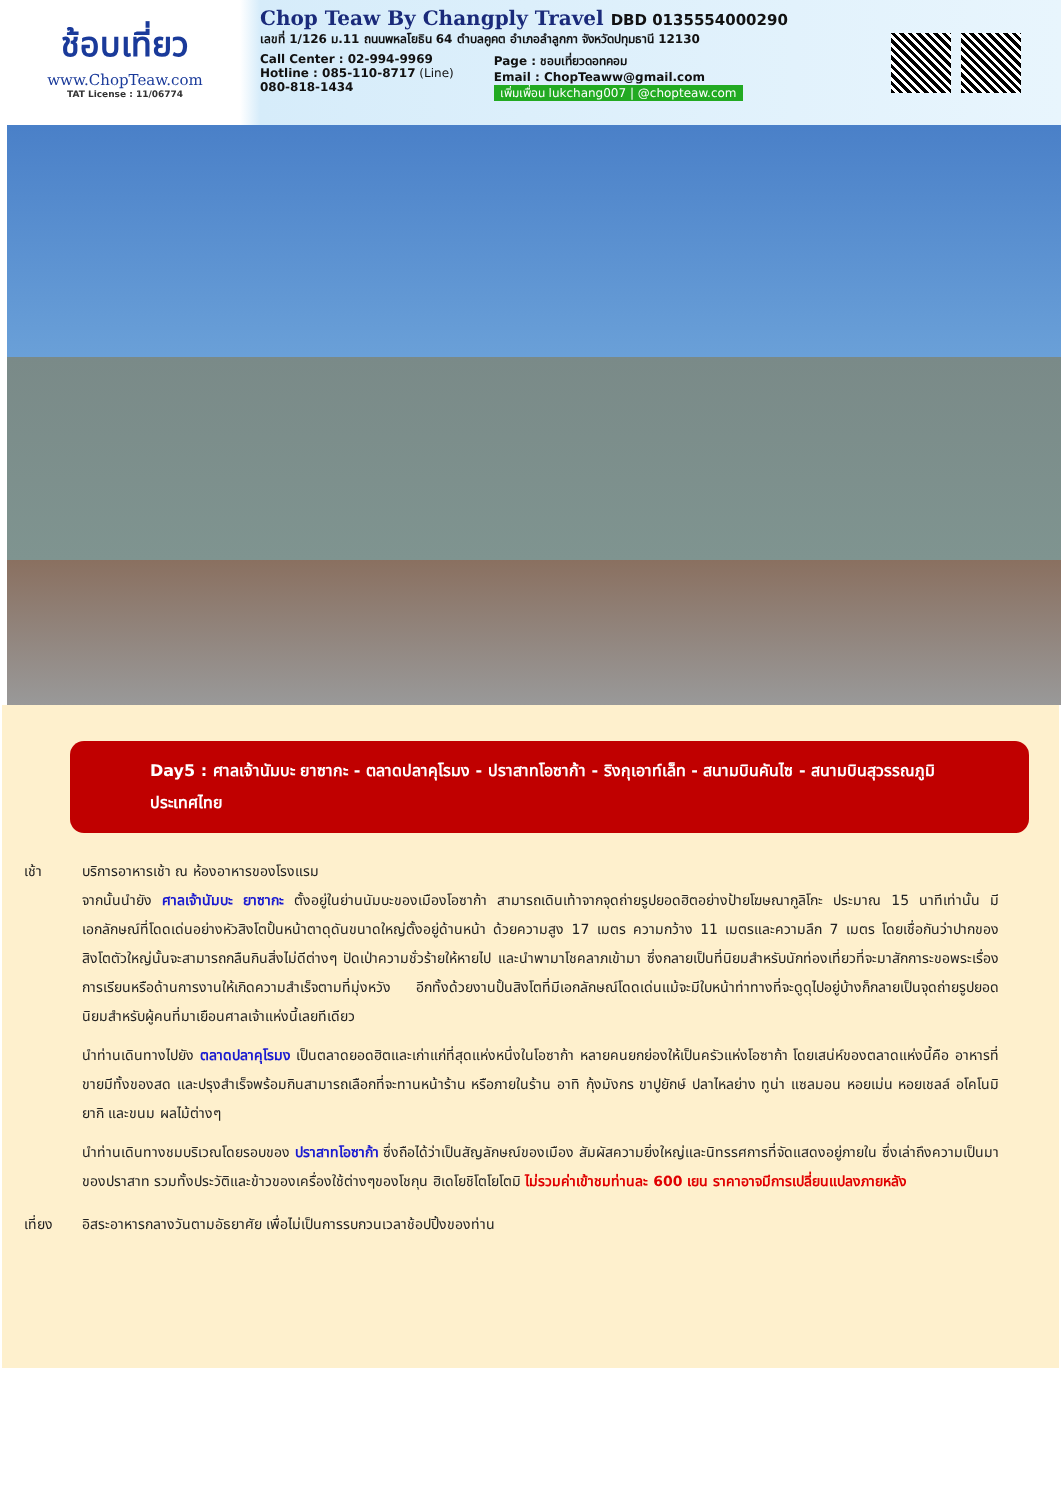ช้อบเที่ยว
www.ChopTeaw.com
TAT License : 11/06774
Chop Teaw By Changply Travel DBD 0135554000290
เลขที่ 1/126 ม.11 ถนนพหลโยธิน 64 ตำบลคูคต อำเภอลำลูกกา จังหวัดปทุมธานี 12130
Call Center : 02-994-9969
Hotline : 085-110-8717 (Line)
080-818-1434
Page : ชอบเที่ยวดอทคอม
Email : ChopTeaww@gmail.com
เพิ่มเพื่อน lukchang007 | @chopteaw.com
Day5 : ศาลเจ้านัมบะ ยาซากะ - ตลาดปลาคุโรมง - ปราสาทโอซาก้า - ริงกุเอาท์เล็ท - สนามบินคันไซ - สนามบินสุวรรณภูมิ ประเทศไทย
เช้า บริการอาหารเช้า ณ ห้องอาหารของโรงแรม
จากนั้นนำยัง ศาลเจ้านัมบะ ยาซากะ ตั้งอยู่ในย่านนัมบะของเมืองโอซาก้า สามารถเดินเท้าจากจุดถ่ายรูปยอดฮิตอย่างป้ายโฆษณากูลิโกะ ประมาณ 15 นาทีเท่านั้น มีเอกลักษณ์ที่โดดเด่นอย่างหัวสิงโตปั้นหน้าตาดุดันขนาดใหญ่ตั้งอยู่ด้านหน้า ด้วยความสูง 17 เมตร ความกว้าง 11 เมตรและความลึก 7 เมตร โดยเชื่อกันว่าปากของสิงโตตัวใหญ่นั้นจะสามารถกลืนกินสิ่งไม่ดีต่างๆ ปัดเป่าความชั่วร้ายให้หายไป และนำพามาโชคลาภเข้ามา ซึ่งกลายเป็นที่นิยมสำหรับนักท่องเที่ยวที่จะมาสักการะขอพระเรื่องการเรียนหรือด้านการงานให้เกิดความสำเร็จตามที่มุ่งหวัง อีกทั้งด้วยงานปั้นสิงโตที่มีเอกลักษณ์โดดเด่นแม้จะมีใบหน้าท่าทางที่จะดูดุไปอยู่บ้างก็กลายเป็นจุดถ่ายรูปยอดนิยมสำหรับผู้คนที่มาเยือนศาลเจ้าแห่งนี้เลยทีเดียว
นำท่านเดินทางไปยัง ตลาดปลาคุโรมง เป็นตลาดยอดฮิตและเก่าแก่ที่สุดแห่งหนึ่งในโอซาก้า หลายคนยกย่องให้เป็นครัวแห่งโอซาก้า โดยเสน่ห์ของตลาดแห่งนี้คือ อาหารที่ขายมีทั้งของสด และปรุงสำเร็จพร้อมกินสามารถเลือกที่จะทานหน้าร้าน หรือภายในร้าน อาทิ กุ้งมังกร ขาปูยักษ์ ปลาไหลย่าง ทูน่า แซลมอน หอยเม่น หอยเชลล์ อโคโนมิยากิ และขนม ผลไม้ต่างๆ
นำท่านเดินทางชมบริเวณโดยรอบของ ปราสาทโอซาก้า ซึ่งถือได้ว่าเป็นสัญลักษณ์ของเมือง สัมผัสความยิ่งใหญ่และนิทรรศการที่จัดแสดงอยู่ภายใน ซึ่งเล่าถึงความเป็นมาของปราสาท รวมทั้งประวัติและข้าวของเครื่องใช้ต่างๆของโชกุน ฮิเดโยชิโตโยโตมิ ไม่รวมค่าเข้าชมท่านละ 600 เยน ราคาอาจมีการเปลี่ยนแปลงภายหลัง
เที่ยง อิสระอาหารกลางวันตามอัธยาศัย เพื่อไม่เป็นการรบกวนเวลาช้อปปิ้งของท่าน